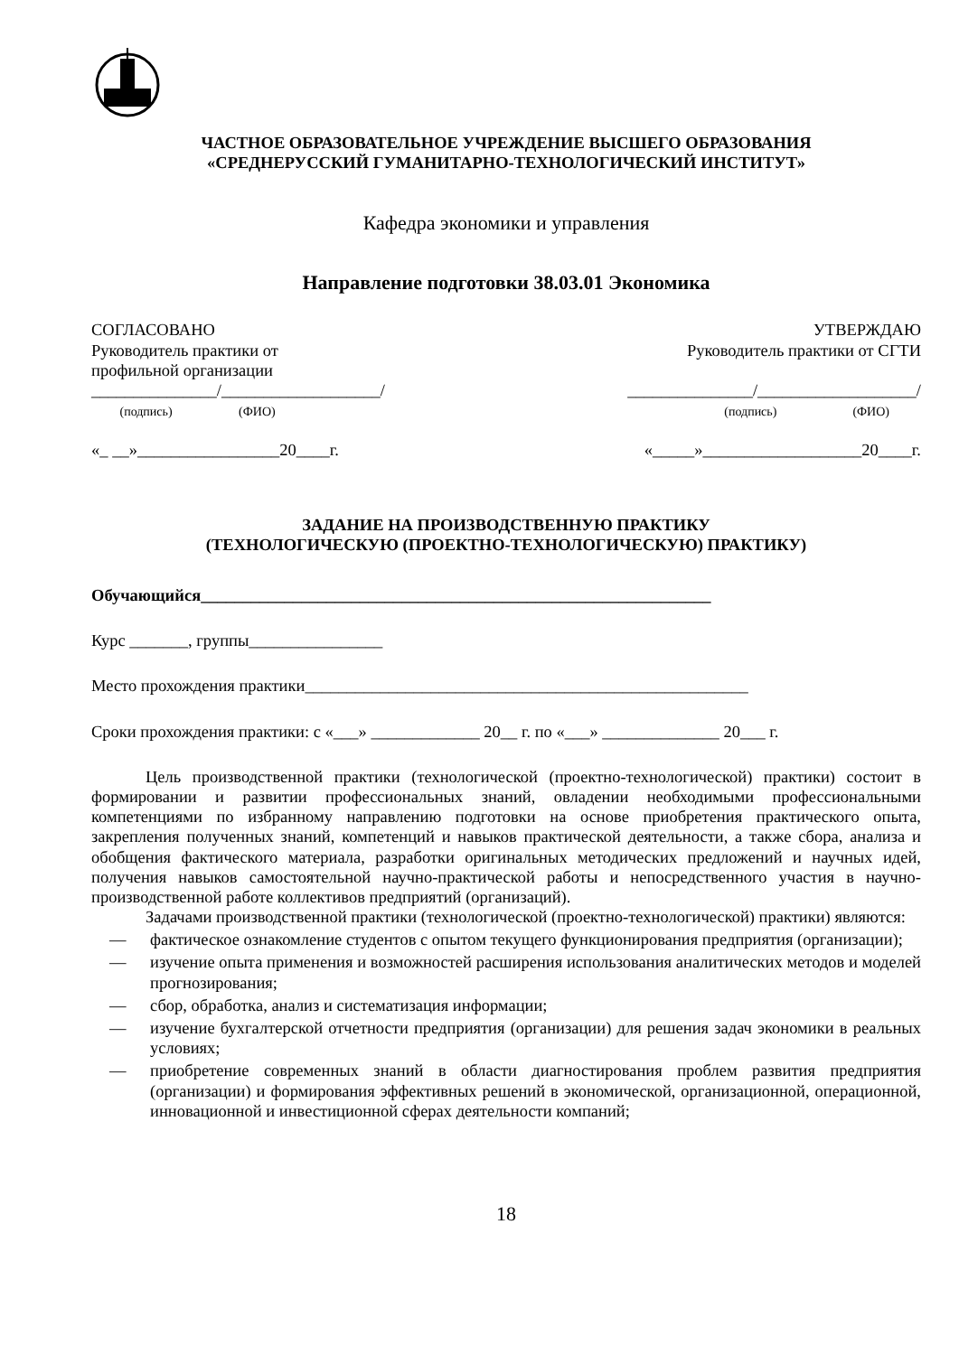ЧАСТНОЕ ОБРАЗОВАТЕЛЬНОЕ УЧРЕЖДЕНИЕ ВЫСШЕГО ОБРАЗОВАНИЯ
«СРЕДНЕРУССКИЙ ГУМАНИТАРНО-ТЕХНОЛОГИЧЕСКИЙ ИНСТИТУТ»
Кафедра экономики и управления
Направление подготовки 38.03.01 Экономика
СОГЛАСОВАНО
Руководитель практики от
профильной организации
_______________/___________________/
(подпись) (ФИО)
«_ __»_________________20____г.
УТВЕРЖДАЮ
Руководитель практики от СГТИ
_______________/___________________/
(подпись) (ФИО)
«_____»___________________20____г.
ЗАДАНИЕ НА ПРОИЗВОДСТВЕННУЮ ПРАКТИКУ
(ТЕХНОЛОГИЧЕСКУЮ (ПРОЕКТНО-ТЕХНОЛОГИЧЕСКУЮ) ПРАКТИКУ)
Обучающийся_____________________________________________________________
Курс _______, группы________________
Место прохождения практики_____________________________________________________
Сроки прохождения практики: с «___» _____________ 20__ г. по «___» ______________ 20___ г.
Цель производственной практики (технологической (проектно-технологической) практики) состоит в формировании и развитии профессиональных знаний, овладении необходимыми профессиональными компетенциями по избранному направлению подготовки на основе приобретения практического опыта, закрепления полученных знаний, компетенций и навыков практической деятельности, а также сбора, анализа и обобщения фактического материала, разработки оригинальных методических предложений и научных идей, получения навыков самостоятельной научно-практической работы и непосредственного участия в научно-производственной работе коллективов предприятий (организаций).
Задачами производственной практики (технологической (проектно-технологической) практики) являются:
— фактическое ознакомление студентов с опытом текущего функционирования предприятия (организации);
— изучение опыта применения и возможностей расширения использования аналитических методов и моделей прогнозирования;
— сбор, обработка, анализ и систематизация информации;
— изучение бухгалтерской отчетности предприятия (организации) для решения задач экономики в реальных условиях;
— приобретение современных знаний в области диагностирования проблем развития предприятия (организации) и формирования эффективных решений в экономической, организационной, операционной, инновационной и инвестиционной сферах деятельности компаний;
18